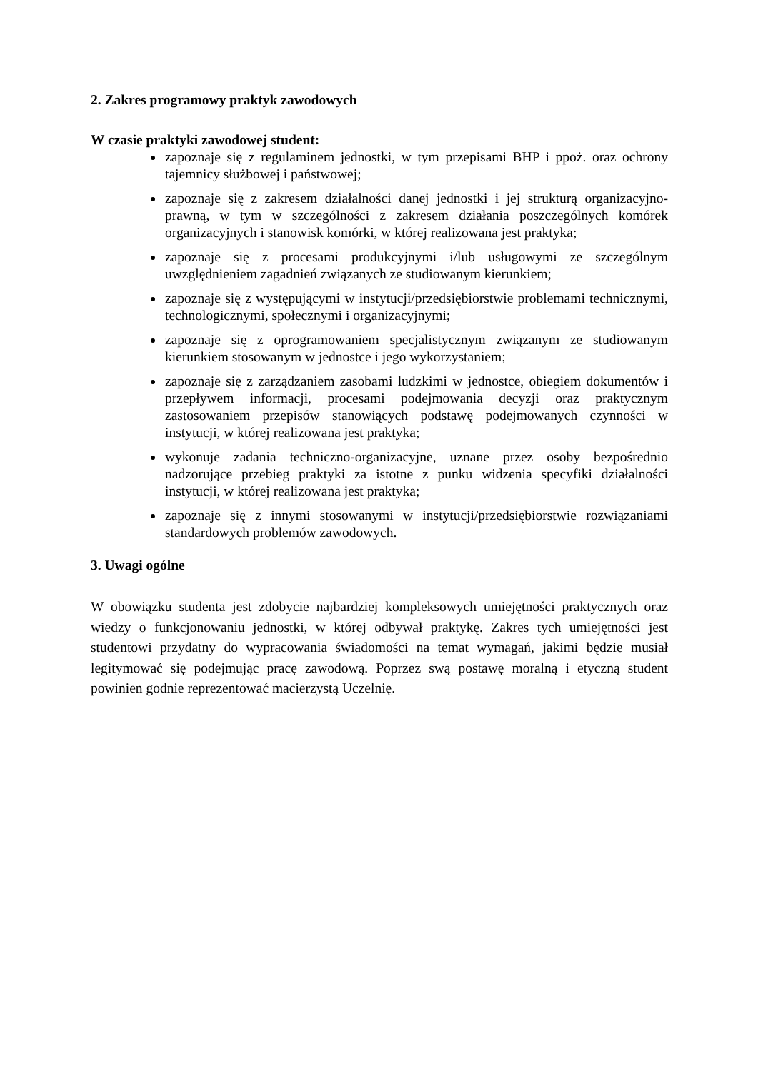2. Zakres programowy praktyk zawodowych
W czasie praktyki zawodowej student:
zapoznaje się z regulaminem jednostki, w tym przepisami BHP i ppoż. oraz ochrony tajemnicy służbowej i państwowej;
zapoznaje się z zakresem działalności danej jednostki i jej strukturą organizacyjno-prawną, w tym w szczególności z zakresem działania poszczególnych komórek organizacyjnych i stanowisk komórki, w której realizowana jest praktyka;
zapoznaje się z procesami produkcyjnymi i/lub usługowymi ze szczególnym uwzględnieniem zagadnień związanych ze studiowanym kierunkiem;
zapoznaje się z występującymi w instytucji/przedsiębiorstwie problemami technicznymi, technologicznymi, społecznymi i organizacyjnymi;
zapoznaje się z oprogramowaniem specjalistycznym związanym ze studiowanym kierunkiem stosowanym w jednostce i jego wykorzystaniem;
zapoznaje się z zarządzaniem zasobami ludzkimi w jednostce, obiegiem dokumentów i przepływem informacji, procesami podejmowania decyzji oraz praktycznym zastosowaniem przepisów stanowiących podstawę podejmowanych czynności w instytucji, w której realizowana jest praktyka;
wykonuje zadania techniczno-organizacyjne, uznane przez osoby bezpośrednio nadzorujące przebieg praktyki za istotne z punku widzenia specyfiki działalności instytucji, w której realizowana jest praktyka;
zapoznaje się z innymi stosowanymi w instytucji/przedsiębiorstwie rozwiązaniami standardowych problemów zawodowych.
3. Uwagi ogólne
W obowiązku studenta jest zdobycie najbardziej kompleksowych umiejętności praktycznych oraz wiedzy o funkcjonowaniu jednostki, w której odbywał praktykę. Zakres tych umiejętności jest studentowi przydatny do wypracowania świadomości na temat wymagań, jakimi będzie musiał legitymować się podejmując pracę zawodową. Poprzez swą postawę moralną i etyczną student powinien godnie reprezentować macierzystą Uczelnię.